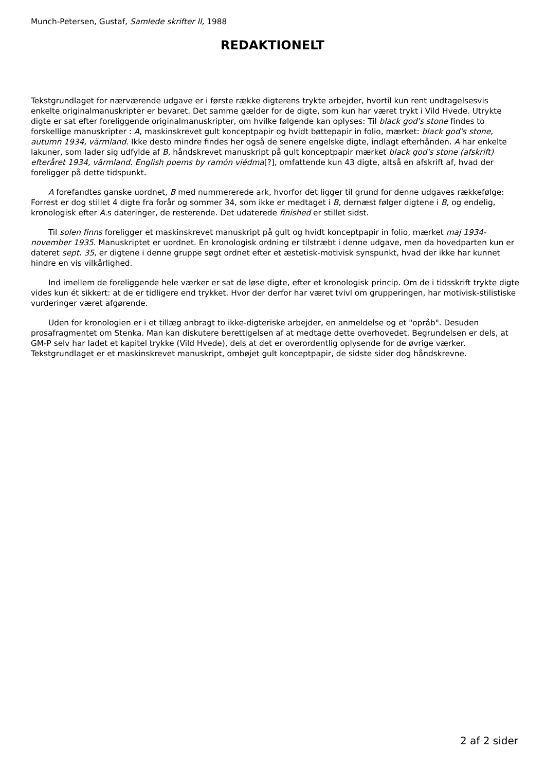Munch-Petersen, Gustaf, Samlede skrifter II, 1988
REDAKTIONELT
Tekstgrundlaget for nærværende udgave er i første række digterens trykte arbejder, hvortil kun rent undtagelsesvis enkelte originalmanuskripter er bevaret. Det samme gælder for de digte, som kun har været trykt i Vild Hvede. Utrykte digte er sat efter foreliggende originalmanuskripter, om hvilke følgende kan oplyses: Til black god's stone findes to forskellige manuskripter : A, maskinskrevet gult konceptpapir og hvidt bøttepapir in folio, mærket: black god's stone, autumn 1934, värmland. Ikke desto mindre findes her også de senere engelske digte, indlagt efterhånden. A har enkelte lakuner, som lader sig udfylde af B, håndskrevet manuskript på gult konceptpapir mærket black god's stone (afskrift) efteråret 1934, värmland. English poems by ramón viédma[?], omfattende kun 43 digte, altså en afskrift af, hvad der foreligger på dette tidspunkt.
A forefandtes ganske uordnet, B med nummererede ark, hvorfor det ligger til grund for denne udgaves rækkefølge: Forrest er dog stillet 4 digte fra forår og sommer 34, som ikke er medtaget i B, dernæst følger digtene i B, og endelig, kronologisk efter A.s dateringer, de resterende. Det udaterede finished er stillet sidst.
Til solen finns foreligger et maskinskrevet manuskript på gult og hvidt konceptpapir in folio, mærket maj 1934-november 1935. Manuskriptet er uordnet. En kronologisk ordning er tilstræbt i denne udgave, men da hovedparten kun er dateret sept. 35, er digtene i denne gruppe søgt ordnet efter et æstetisk-motivisk synspunkt, hvad der ikke har kunnet hindre en vis vilkårlighed.
Ind imellem de foreliggende hele værker er sat de løse digte, efter et kronologisk princip. Om de i tidsskrift trykte digte vides kun ét sikkert: at de er tidligere end trykket. Hvor der derfor har været tvivl om grupperingen, har motivisk-stilistiske vurderinger været afgørende.
Uden for kronologien er i et tillæg anbragt to ikke-digteriske arbejder, en anmeldelse og et "opråb". Desuden prosafragmentet om Stenka. Man kan diskutere berettigelsen af at medtage dette overhovedet. Begrundelsen er dels, at GM-P selv har ladet et kapitel trykke (Vild Hvede), dels at det er overordentlig oplysende for de øvrige værker. Tekstgrundlaget er et maskinskrevet manuskript, ombøjet gult konceptpapir, de sidste sider dog håndskrevne.
2 af 2 sider